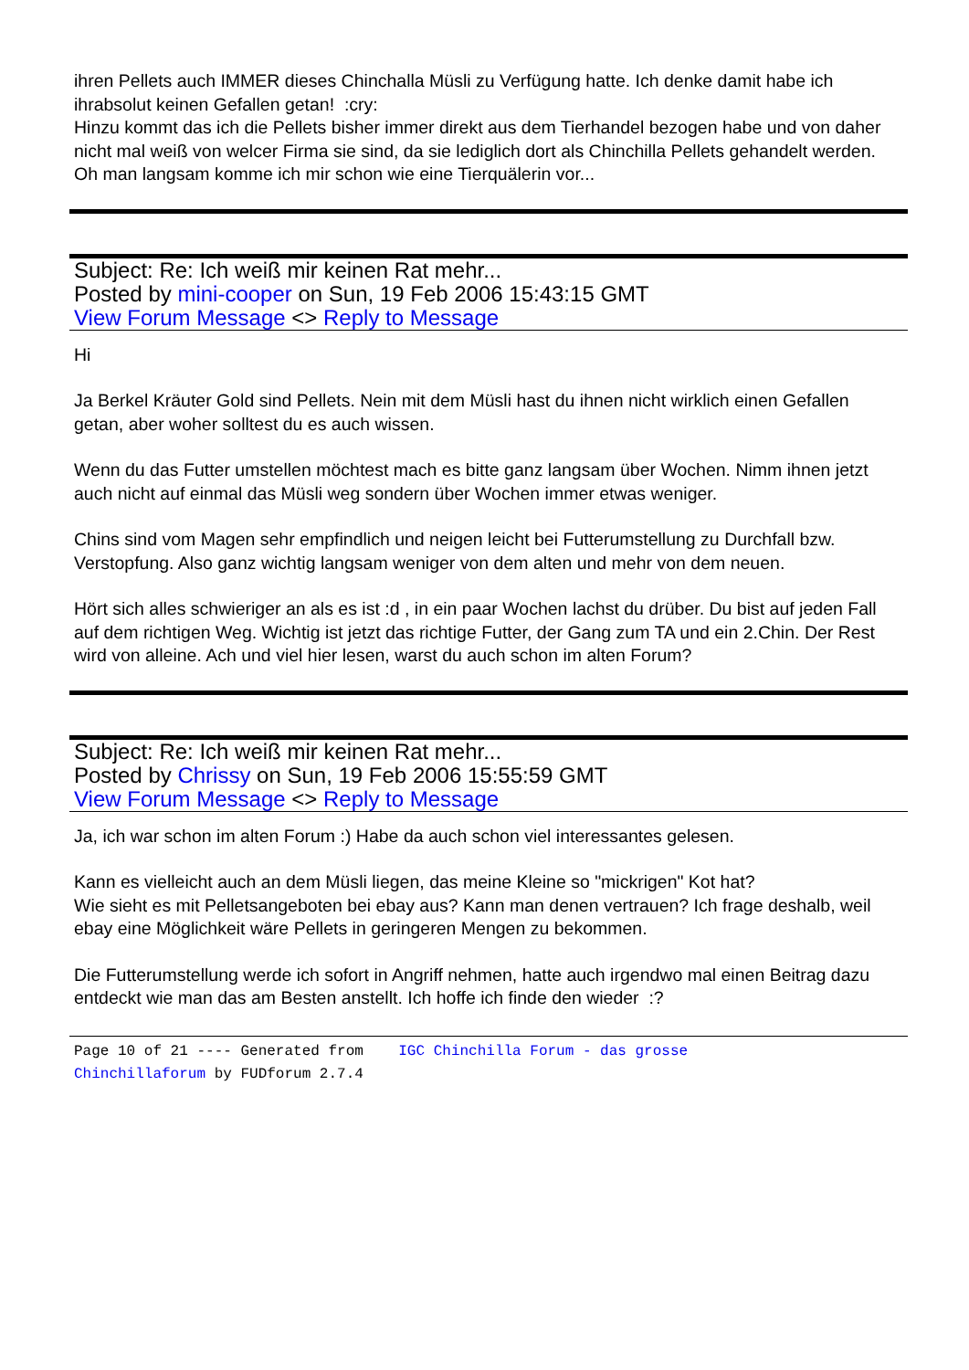ihren Pellets auch IMMER dieses Chinchalla Müsli zu Verfügung hatte. Ich denke damit habe ich ihrabsolut keinen Gefallen getan! :cry:
Hinzu kommt das ich die Pellets bisher immer direkt aus dem Tierhandel bezogen habe und von daher nicht mal weiß von welcer Firma sie sind, da sie lediglich dort als Chinchilla Pellets gehandelt werden. Oh man langsam komme ich mir schon wie eine Tierquälerin vor...
Subject: Re: Ich weiß mir keinen Rat mehr...
Posted by mini-cooper on Sun, 19 Feb 2006 15:43:15 GMT
View Forum Message <> Reply to Message
Hi
Ja Berkel Kräuter Gold sind Pellets. Nein mit dem Müsli hast du ihnen nicht wirklich einen Gefallen getan, aber woher solltest du es auch wissen.
Wenn du das Futter umstellen möchtest mach es bitte ganz langsam über Wochen. Nimm ihnen jetzt auch nicht auf einmal das Müsli weg sondern über Wochen immer etwas weniger.
Chins sind vom Magen sehr empfindlich und neigen leicht bei Futterumstellung zu Durchfall bzw. Verstopfung. Also ganz wichtig langsam weniger von dem alten und mehr von dem neuen.
Hört sich alles schwieriger an als es ist :d , in ein paar Wochen lachst du drüber. Du bist auf jeden Fall auf dem richtigen Weg. Wichtig ist jetzt das richtige Futter, der Gang zum TA und ein 2.Chin. Der Rest wird von alleine. Ach und viel hier lesen, warst du auch schon im alten Forum?
Subject: Re: Ich weiß mir keinen Rat mehr...
Posted by Chrissy on Sun, 19 Feb 2006 15:55:59 GMT
View Forum Message <> Reply to Message
Ja, ich war schon im alten Forum :) Habe da auch schon viel interessantes gelesen.
Kann es vielleicht auch an dem Müsli liegen, das meine Kleine so "mickrigen" Kot hat?
Wie sieht es mit Pelletsangeboten bei ebay aus? Kann man denen vertrauen? Ich frage deshalb, weil ebay eine Möglichkeit wäre Pellets in geringeren Mengen zu bekommen.
Die Futterumstellung werde ich sofort in Angriff nehmen, hatte auch irgendwo mal einen Beitrag dazu entdeckt wie man das am Besten anstellt. Ich hoffe ich finde den wieder :?
Page 10 of 21 ---- Generated from IGC Chinchilla Forum - das grosse Chinchillaforum by FUDforum 2.7.4